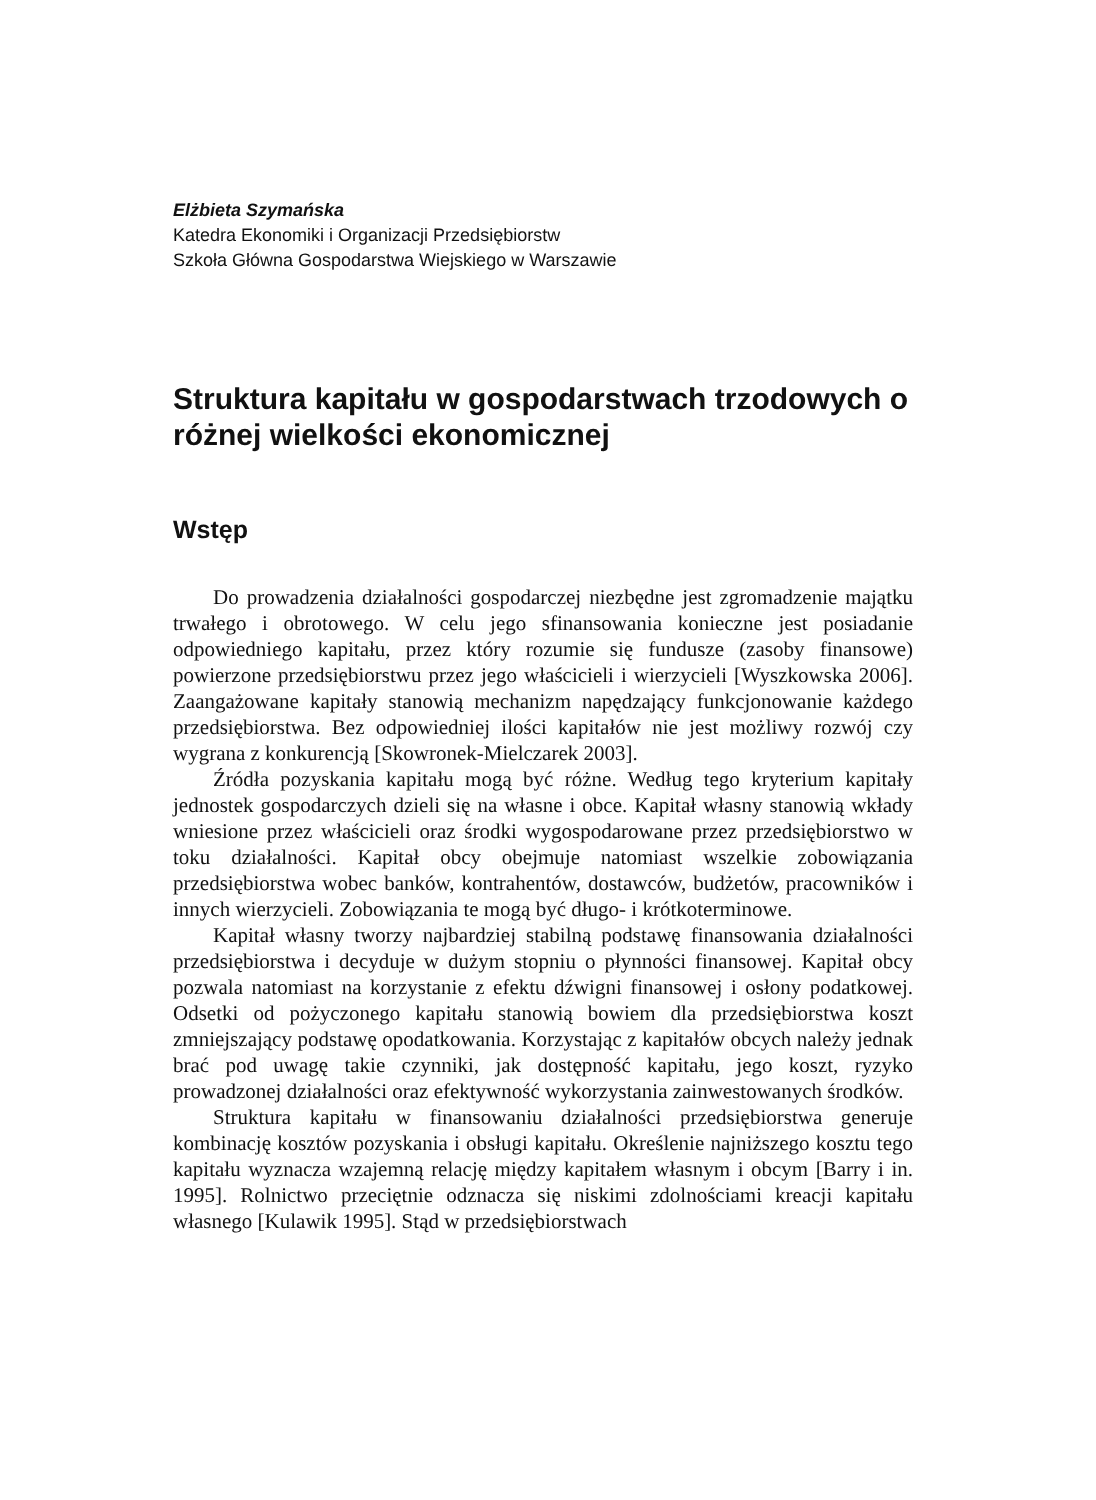Elżbieta Szymańska
Katedra Ekonomiki i Organizacji Przedsiębiorstw
Szkoła Główna Gospodarstwa Wiejskiego w Warszawie
Struktura kapitału w gospodarstwach trzodowych o różnej wielkości ekonomicznej
Wstęp
Do prowadzenia działalności gospodarczej niezbędne jest zgromadzenie majątku trwałego i obrotowego. W celu jego sfinansowania konieczne jest posiadanie odpowiedniego kapitału, przez który rozumie się fundusze (zasoby finansowe) powierzone przedsiębiorstwu przez jego właścicieli i wierzycieli [Wyszkowska 2006]. Zaangażowane kapitały stanowią mechanizm napędzający funkcjonowanie każdego przedsiębiorstwa. Bez odpowiedniej ilości kapitałów nie jest możliwy rozwój czy wygrana z konkurencją [Skowronek-Mielczarek 2003].
Źródła pozyskania kapitału mogą być różne. Według tego kryterium kapitały jednostek gospodarczych dzieli się na własne i obce. Kapitał własny stanowią wkłady wniesione przez właścicieli oraz środki wygospodarowane przez przedsiębiorstwo w toku działalności. Kapitał obcy obejmuje natomiast wszelkie zobowiązania przedsiębiorstwa wobec banków, kontrahentów, dostawców, budżetów, pracowników i innych wierzycieli. Zobowiązania te mogą być długo- i krótkoterminowe.
Kapitał własny tworzy najbardziej stabilną podstawę finansowania działalności przedsiębiorstwa i decyduje w dużym stopniu o płynności finansowej. Kapitał obcy pozwala natomiast na korzystanie z efektu dźwigni finansowej i osłony podatkowej. Odsetki od pożyczonego kapitału stanowią bowiem dla przedsiębiorstwa koszt zmniejszający podstawę opodatkowania. Korzystając z kapitałów obcych należy jednak brać pod uwagę takie czynniki, jak dostępność kapitału, jego koszt, ryzyko prowadzonej działalności oraz efektywność wykorzystania zainwestowanych środków.
Struktura kapitału w finansowaniu działalności przedsiębiorstwa generuje kombinację kosztów pozyskania i obsługi kapitału. Określenie najniższego kosztu tego kapitału wyznacza wzajemną relację między kapitałem własnym i obcym [Barry i in. 1995]. Rolnictwo przeciętnie odznacza się niskimi zdolnościami kreacji kapitału własnego [Kulawik 1995]. Stąd w przedsiębiorstwach